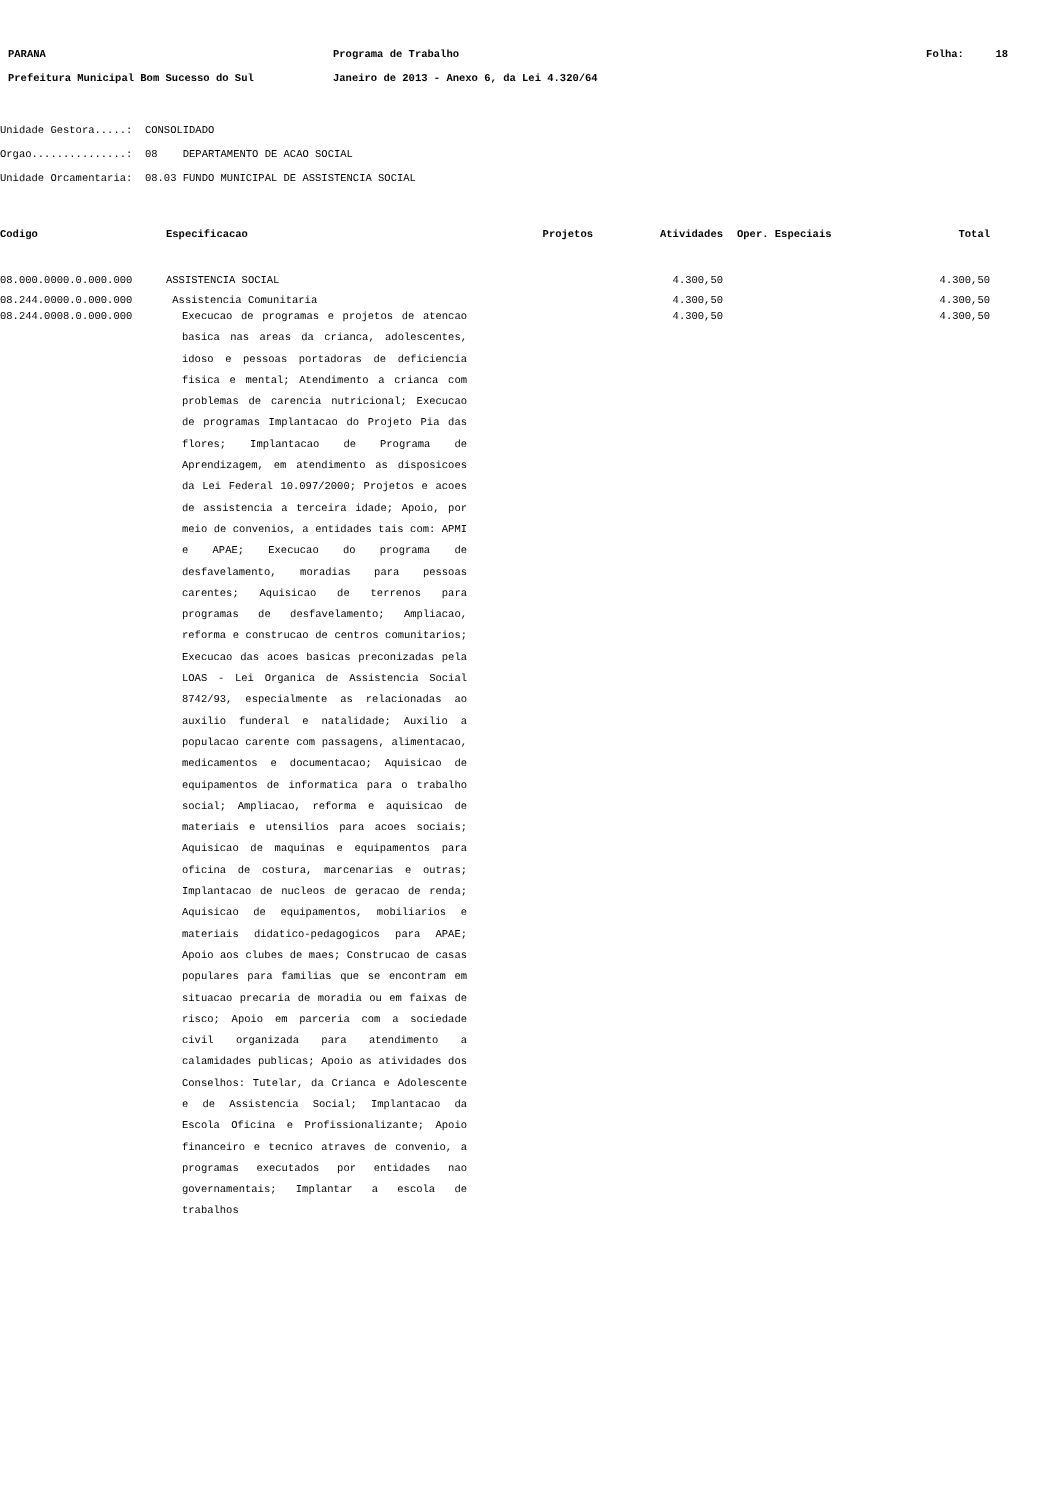| PARANA | Programa de Trabalho | Folha: 18 |
| Prefeitura Municipal Bom Sucesso do Sul | Janeiro de 2013 - Anexo 6, da Lei 4.320/64 | |
Unidade Gestora.....: CONSOLIDADO
Orgao...............: 08 DEPARTAMENTO DE ACAO SOCIAL
Unidade Orcamentaria: 08.03 FUNDO MUNICIPAL DE ASSISTENCIA SOCIAL
| Codigo | Especificacao | Projetos | Atividades | Oper. Especiais | Total |
| --- | --- | --- | --- | --- | --- |
| 08.000.0000.0.000.000 | ASSISTENCIA SOCIAL | | 4.300,50 | | 4.300,50 |
| 08.244.0000.0.000.000 | Assistencia Comunitaria | | 4.300,50 | | 4.300,50 |
| 08.244.0008.0.000.000 | Execucao de programas e projetos de atencao basica nas areas da crianca, adolescentes, idoso e pessoas portadoras de deficiencia fisica e mental; Atendimento a crianca com problemas de carencia nutricional; Execucao de programas Implantacao do Projeto Pia das flores; Implantacao de Programa de Aprendizagem, em atendimento as disposicoes da Lei Federal 10.097/2000; Projetos e acoes de assistencia a terceira idade; Apoio, por meio de convenios, a entidades tais com: APMI e APAE; Execucao do programa de desfavelamento, moradias para pessoas carentes; Aquisicao de terrenos para programas de desfavelamento; Ampliacao, reforma e construcao de centros comunitarios; Execucao das acoes basicas preconizadas pela LOAS - Lei Organica de Assistencia Social 8742/93, especialmente as relacionadas ao auxilio funderal e natalidade; Auxilio a populacao carente com passagens, alimentacao, medicamentos e documentacao; Aquisicao de equipamentos de informatica para o trabalho social; Ampliacao, reforma e aquisicao de materiais e utensilios para acoes sociais; Aquisicao de maquinas e equipamentos para oficina de costura, marcenarias e outras; Implantacao de nucleos de geracao de renda; Aquisicao de equipamentos, mobiliarios e materiais didatico-pedagogicos para APAE; Apoio aos clubes de maes; Construcao de casas populares para familias que se encontram em situacao precaria de moradia ou em faixas de risco; Apoio em parceria com a sociedade civil organizada para atendimento a calamidades publicas; Apoio as atividades dos Conselhos: Tutelar, da Crianca e Adolescente e de Assistencia Social; Implantacao da Escola Oficina e Profissionalizante; Apoio financeiro e tecnico atraves de convenio, a programas executados por entidades nao governamentais; Implantar a escola de trabalhos | | 4.300,50 | | 4.300,50 |